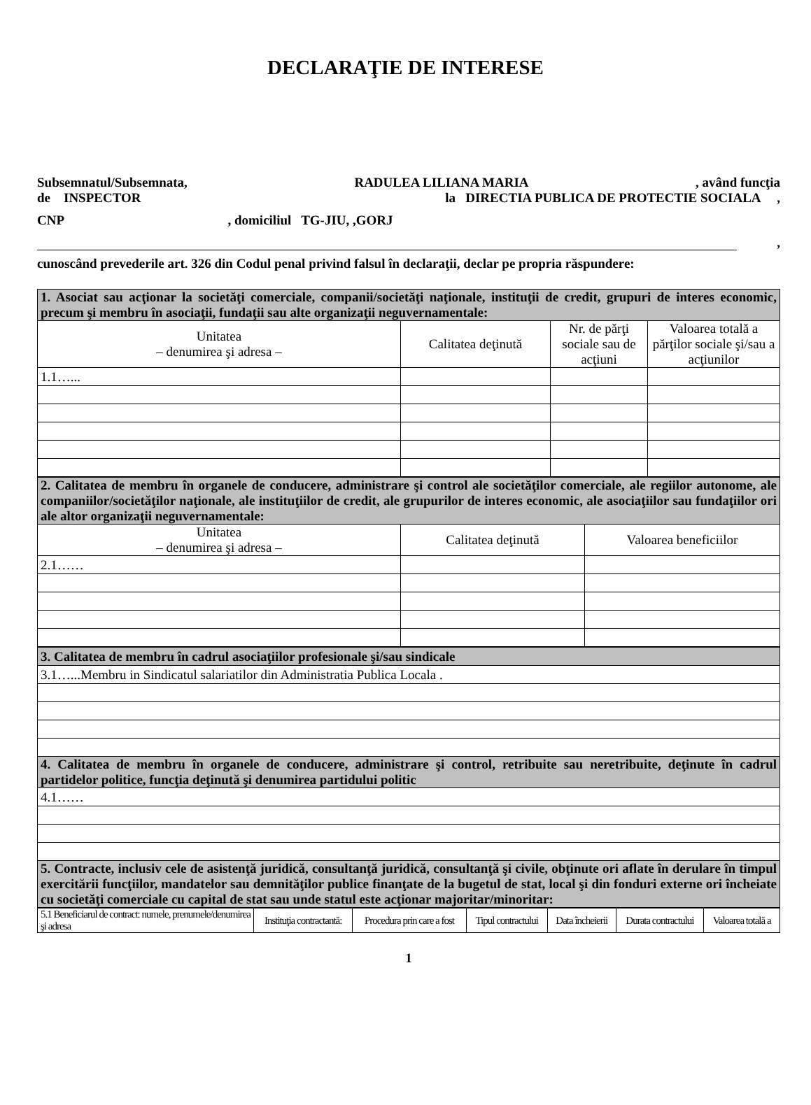DECLARAŢIE DE INTERESE
Subsemnatul/Subsemnata, RADULEA LILIANA MARIA, având funcţia
de INSPECTOR la DIRECTIA PUBLICA DE PROTECTIE SOCIALA ,
CNP, domiciliul TG-JIU, ,GORJ
,
cunoscând prevederile art. 326 din Codul penal privind falsul în declaraţii, declar pe propria răspundere:
| 1. Asociat sau acţionar la societăţi comerciale, companii/societăţi naţionale, instituţii de credit, grupuri de interes economic, precum şi membru în asociaţii, fundaţii sau alte organizaţii neguvernamentale: | | | |
| Unitatea – denumirea şi adresa – | Calitatea deţinută | Nr. de părţi sociale sau de acţiuni | Valoarea totală a părţilor sociale şi/sau a acţiunilor |
| 1.1…... | | | |
| 2. Calitatea de membru în organele de conducere, administrare şi control ale societăţilor comerciale, ale regiilor autonome, ale companiilor/societăţilor naţionale, ale instituţiilor de credit, ale grupurilor de interes economic, ale asociaţiilor sau fundaţiilor ori ale altor organizaţii neguvernamentale: | | |
| Unitatea – denumirea şi adresa – | Calitatea deţinută | Valoarea beneficiilor |
| 2.1…… | | |
| 3. Calitatea de membru în cadrul asociaţiilor profesionale şi/sau sindicale |
| 3.1…...Membru in Sindicatul salariatilor din Administratia Publica Locala . |
| 4. Calitatea de membru în organele de conducere, administrare şi control, retribuite sau neretribuite, deţinute în cadrul partidelor politice, funcţia deţinută şi denumirea partidului politic |
| 4.1…… |
| 5. Contracte, inclusiv cele de asistenţă juridică, consultanţă juridică, consultanţă şi civile, obţinute ori aflate în derulare în timpul exercitării funcţiilor, mandatelor sau demnităţilor publice finanţate de la bugetul de stat, local şi din fonduri externe ori încheiate cu societăţi comerciale cu capital de stat sau unde statul este acţionar majoritar/minoritar: |
| 5.1 Beneficiarul de contract: numele, prenumele/denumirea şi adresa | Instituţia contractantă: | Procedura prin care a fost | Tipul contractului | Data încheierii | Durata contractului | Valoarea totală a |
1